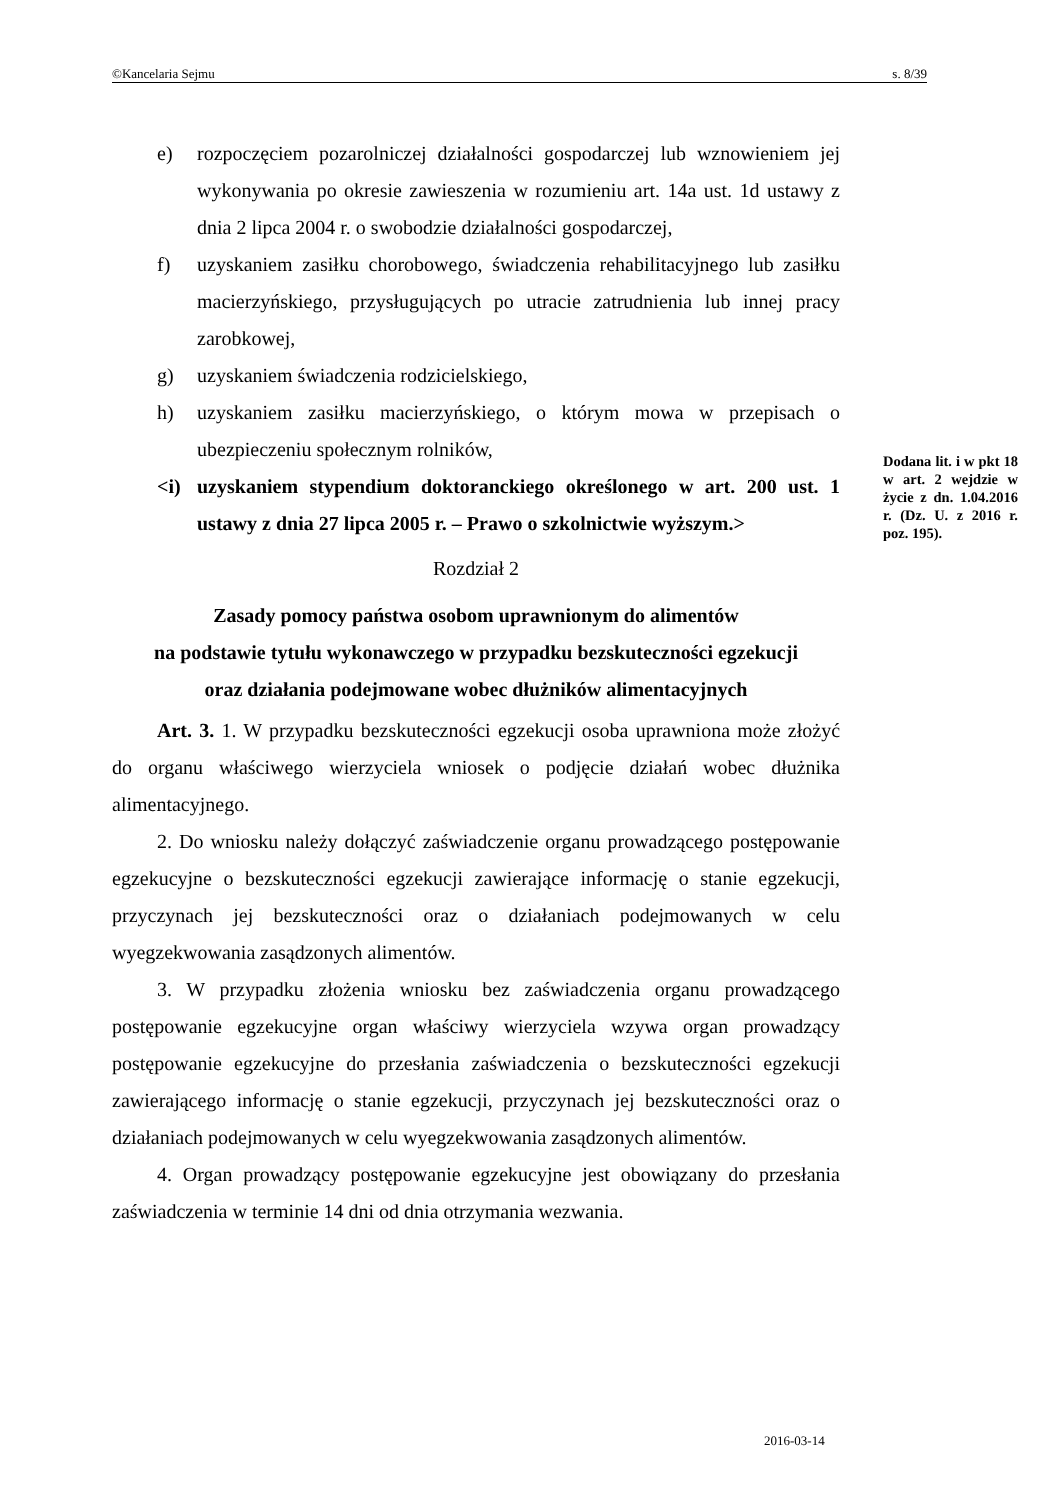©Kancelaria Sejmu s. 8/39
e) rozpoczęciem pozarolniczej działalności gospodarczej lub wznowieniem jej wykonywania po okresie zawieszenia w rozumieniu art. 14a ust. 1d ustawy z dnia 2 lipca 2004 r. o swobodzie działalności gospodarczej,
f) uzyskaniem zasiłku chorobowego, świadczenia rehabilitacyjnego lub zasiłku macierzyńskiego, przysługujących po utracie zatrudnienia lub innej pracy zarobkowej,
g) uzyskaniem świadczenia rodzicielskiego,
h) uzyskaniem zasiłku macierzyńskiego, o którym mowa w przepisach o ubezpieczeniu społecznym rolników,
<i) uzyskaniem stypendium doktoranckiego określonego w art. 200 ust. 1 ustawy z dnia 27 lipca 2005 r. – Prawo o szkolnictwie wyższym.>
Rozdział 2
Zasady pomocy państwa osobom uprawnionym do alimentów
na podstawie tytułu wykonawczego w przypadku bezskuteczności egzekucji
oraz działania podejmowane wobec dłużników alimentacyjnych
Art. 3. 1. W przypadku bezskuteczności egzekucji osoba uprawniona może złożyć do organu właściwego wierzyciela wniosek o podjęcie działań wobec dłużnika alimentacyjnego.
2. Do wniosku należy dołączyć zaświadczenie organu prowadzącego postępowanie egzekucyjne o bezskuteczności egzekucji zawierające informację o stanie egzekucji, przyczynach jej bezskuteczności oraz o działaniach podejmowanych w celu wyegzekwowania zasądzonych alimentów.
3. W przypadku złożenia wniosku bez zaświadczenia organu prowadzącego postępowanie egzekucyjne organ właściwy wierzyciela wzywa organ prowadzący postępowanie egzekucyjne do przesłania zaświadczenia o bezskuteczności egzekucji zawierającego informację o stanie egzekucji, przyczynach jej bezskuteczności oraz o działaniach podejmowanych w celu wyegzekwowania zasądzonych alimentów.
4. Organ prowadzący postępowanie egzekucyjne jest obowiązany do przesłania zaświadczenia w terminie 14 dni od dnia otrzymania wezwania.
Dodana lit. i w pkt 18 w art. 2 wejdzie w życie z dn. 1.04.2016 r. (Dz. U. z 2016 r. poz. 195).
2016-03-14